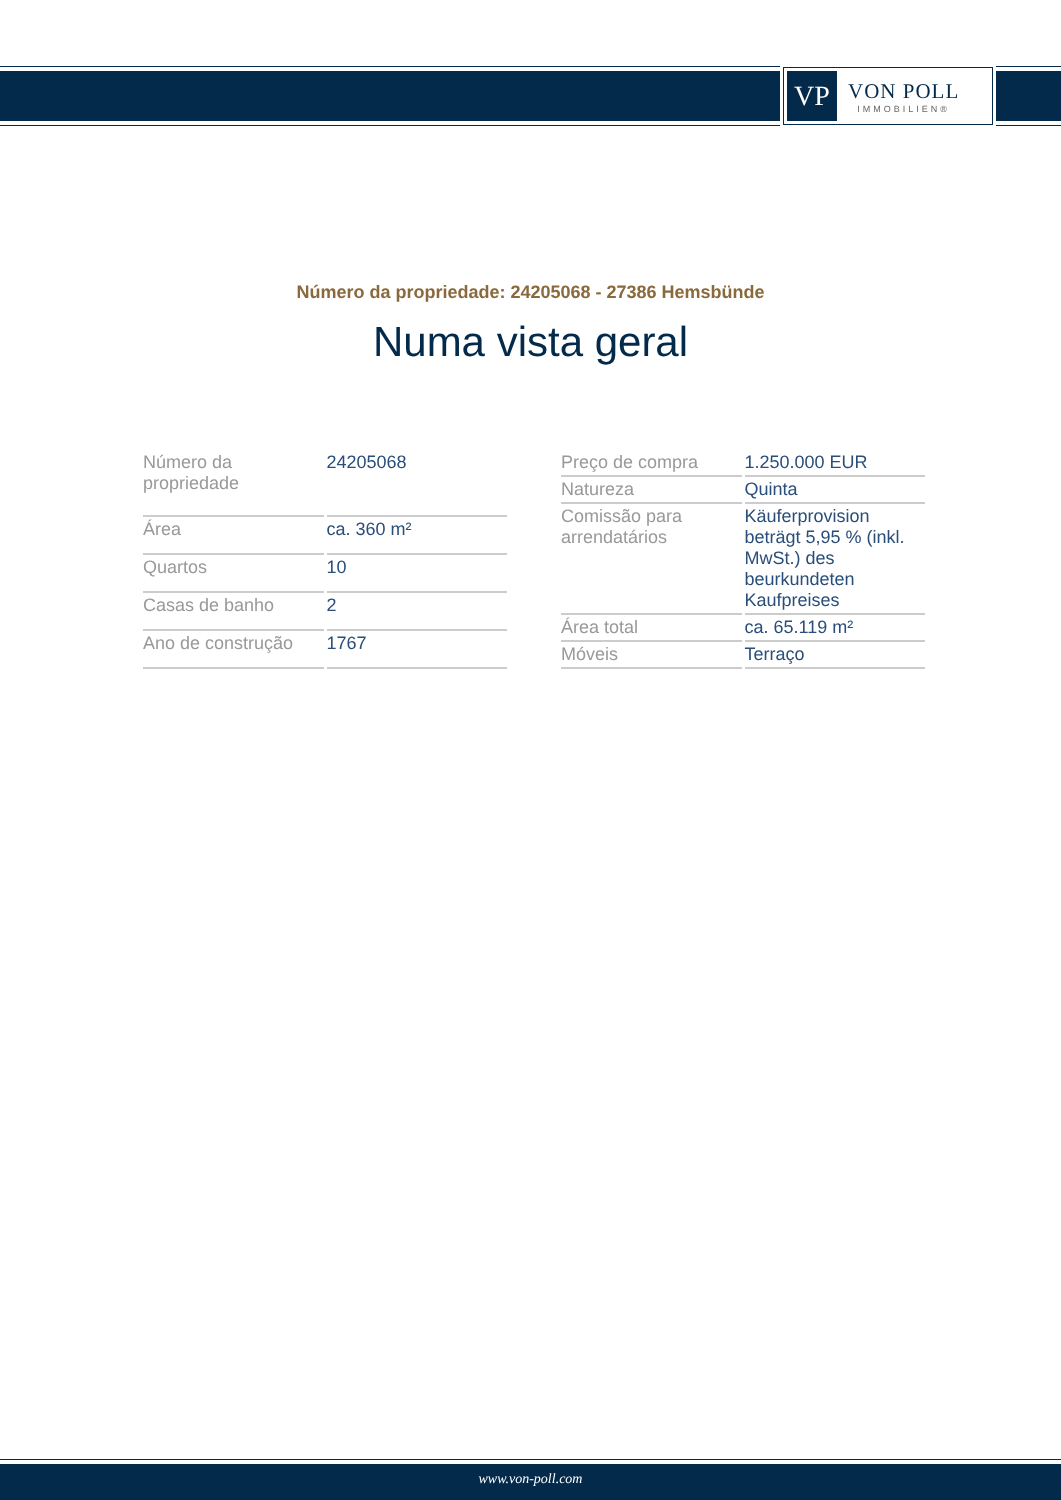VP
VON POLL
IMMOBILIEN®
Número da propriedade: 24205068 - 27386 Hemsbünde
Numa vista geral
| Número da propriedade | 24205068 |
| Área | ca. 360 m² |
| Quartos | 10 |
| Casas de banho | 2 |
| Ano de construção | 1767 |
| Preço de compra | 1.250.000 EUR |
| Natureza | Quinta |
| Comissão para arrendatários | Käuferprovision beträgt 5,95 % (inkl. MwSt.) des beurkundeten Kaufpreises |
| Área total | ca. 65.119 m² |
| Móveis | Terraço |
www.von-poll.com